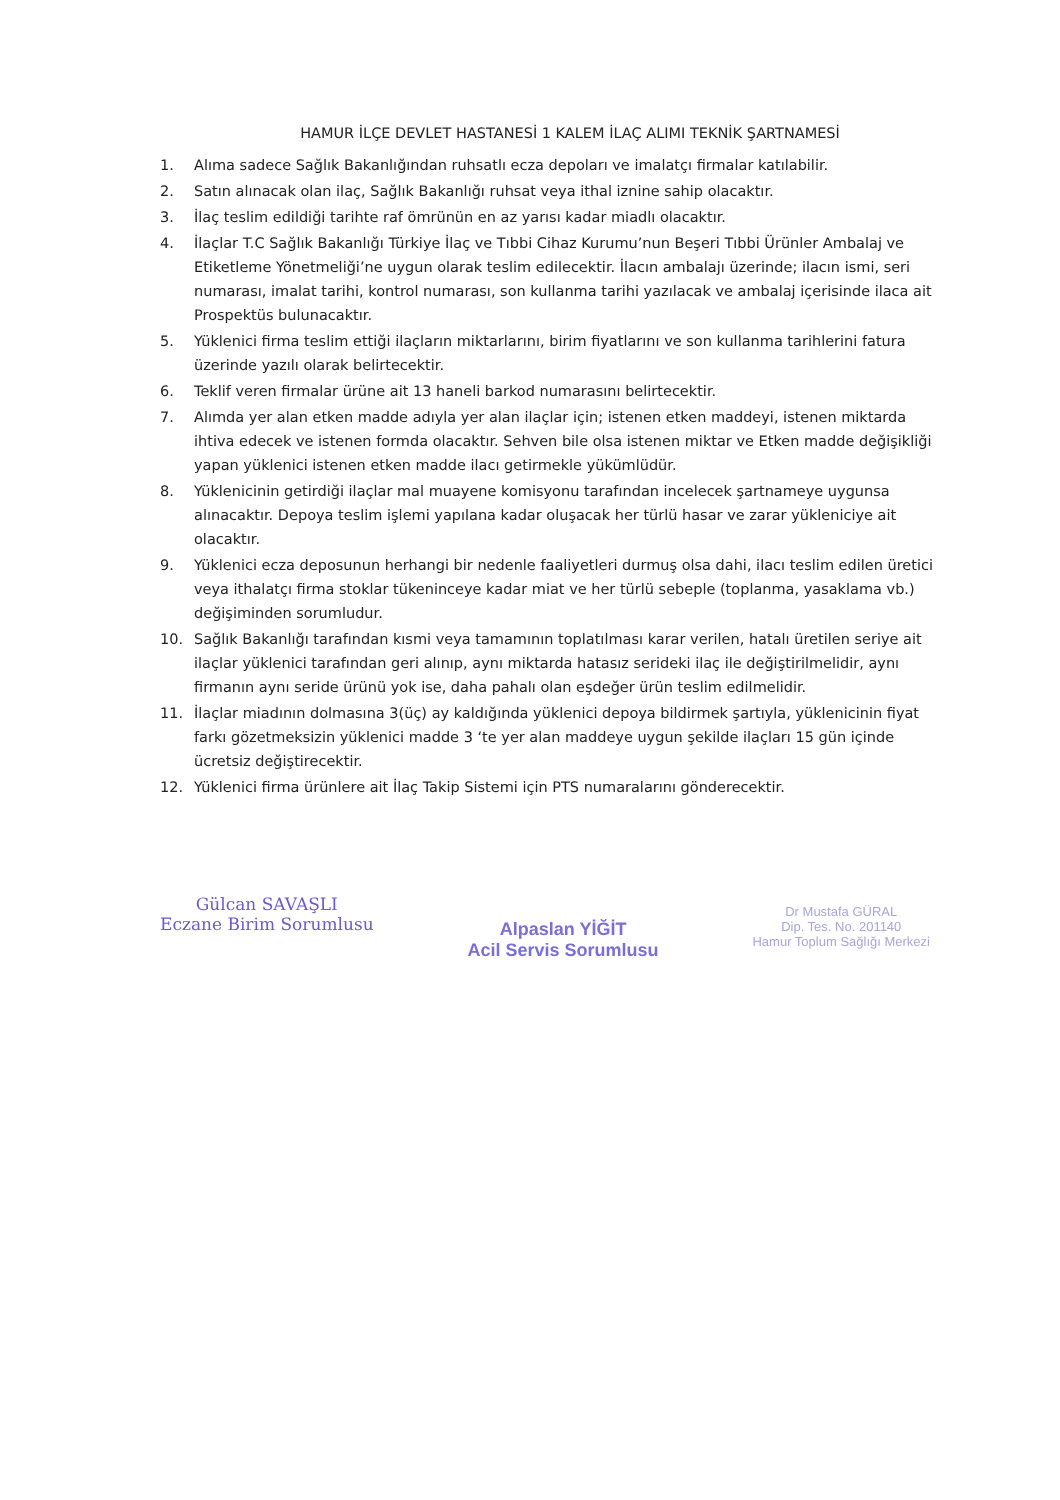HAMUR İLÇE DEVLET HASTANESİ 1 KALEM İLAÇ ALIMI TEKNİK ŞARTNAMESİ
1. Alıma sadece Sağlık Bakanlığından ruhsatlı ecza depoları ve imalatçı firmalar katılabilir.
2. Satın alınacak olan ilaç, Sağlık Bakanlığı ruhsat veya ithal iznine sahip olacaktır.
3. İlaç teslim edildiği tarihte raf ömrünün en az yarısı kadar miadlı olacaktır.
4. İlaçlar T.C Sağlık Bakanlığı Türkiye İlaç ve Tıbbi Cihaz Kurumu’nun Beşeri Tıbbi Ürünler Ambalaj ve Etiketleme Yönetmeliği’ne uygun olarak teslim edilecektir. İlacın ambalajı üzerinde; ilacın ismi, seri numarası, imalat tarihi, kontrol numarası, son kullanma tarihi yazılacak ve ambalaj içerisinde ilaca ait Prospektüs bulunacaktır.
5. Yüklenici firma teslim ettiği ilaçların miktarlarını, birim fiyatlarını ve son kullanma tarihlerini fatura üzerinde yazılı olarak belirtecektir.
6. Teklif veren firmalar ürüne ait 13 haneli barkod numarasını belirtecektir.
7. Alımda yer alan etken madde adıyla yer alan ilaçlar için; istenen etken maddeyi, istenen miktarda ihtiva edecek ve istenen formda olacaktır. Sehven bile olsa istenen miktar ve Etken madde değişikliği yapan yüklenici istenen etken madde ilacı getirmekle yükümlüdür.
8. Yüklenicinin getirdiği ilaçlar mal muayene komisyonu tarafından incelecek şartnameye uygunsa alınacaktır. Depoya teslim işlemi yapılana kadar oluşacak her türlü hasar ve zarar yükleniciye ait olacaktır.
9. Yüklenici ecza deposunun herhangi bir nedenle faaliyetleri durmuş olsa dahi, ilacı teslim edilen üretici veya ithalatçı firma stoklar tükeninceye kadar miat ve her türlü sebeple (toplanma, yasaklama vb.) değişiminden sorumludur.
10. Sağlık Bakanlığı tarafından kısmi veya tamamının toplatılması karar verilen, hatalı üretilen seriye ait ilaçlar yüklenici tarafından geri alınıp, aynı miktarda hatasız serideki ilaç ile değiştirilmelidir, aynı firmanın aynı seride ürünü yok ise, daha pahalı olan eşdeğer ürün teslim edilmelidir.
11. İlaçlar miadının dolmasına 3(üç) ay kaldığında yüklenici depoya bildirmek şartıyla, yüklenicinin fiyat farkı gözetmeksizin yüklenici madde 3 ‘te yer alan maddeye uygun şekilde ilaçları 15 gün içinde ücretsiz değiştirecektir.
12. Yüklenici firma ürünlere ait İlaç Takip Sistemi için PTS numaralarını gönderecektir.
Gülcan SAVAŞLI
Eczane Birim Sorumlusu
Alpaslan YİĞİT
Acil Servis Sorumlusu
Dr Mustafa GÜRAL
Dip. Tes. No. 201140
Hamur Toplum Sağlığı Merkezi